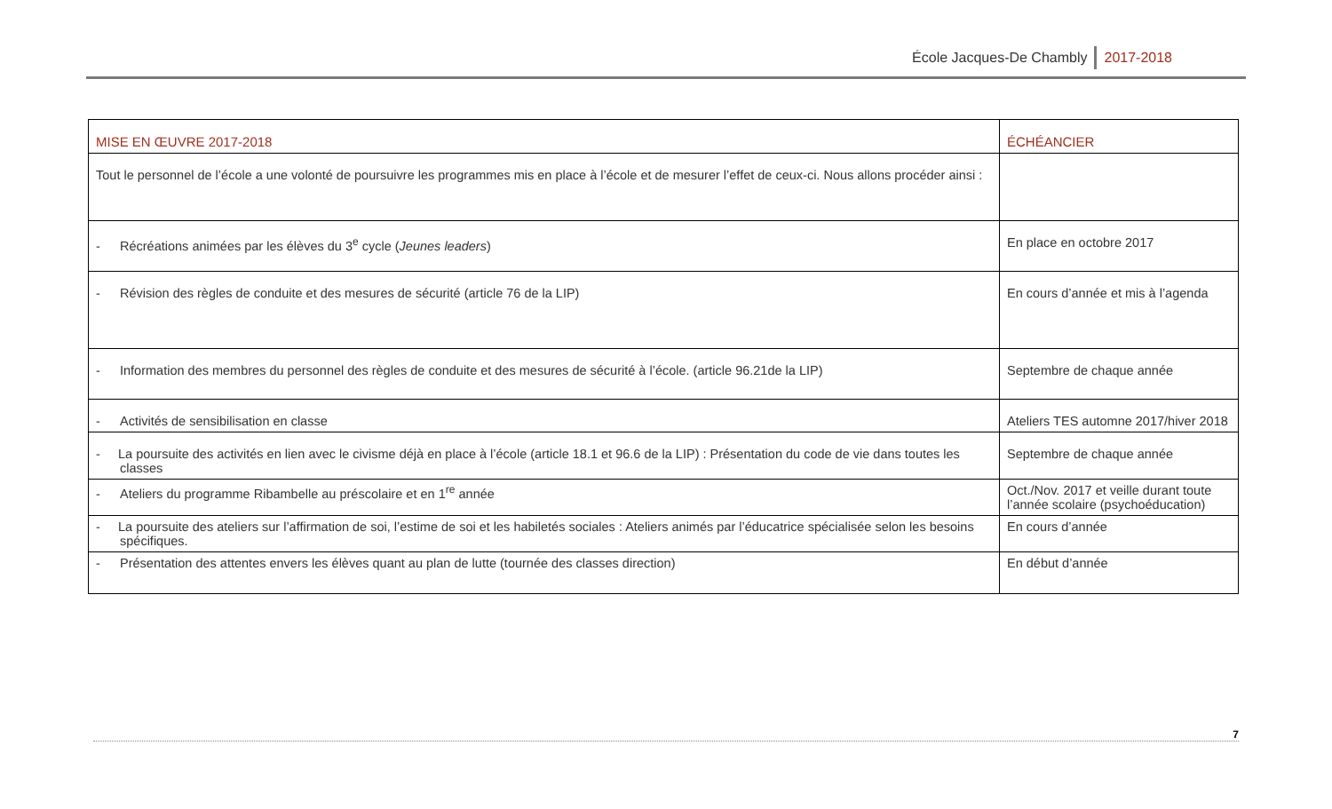École Jacques-De Chambly 2017-2018
| MISE EN ŒUVRE 2017-2018 | ÉCHÉANCIER |
| --- | --- |
| Tout le personnel de l’école a une volonté de poursuivre les programmes mis en place à l’école et de mesurer l’effet de ceux-ci. Nous allons procéder ainsi : | |
| - Récréations animées par les élèves du 3<sup>e</sup> cycle ( Jeunes leaders ) | En place en octobre 2017 |
| - Révision des règles de conduite et des mesures de sécurité (article 76 de la LIP) | En cours d’année et mis à l’agenda |
| - Information des membres du personnel des règles de conduite et des mesures de sécurité à l’école. (article 96.21de la LIP) | Septembre de chaque année |
| - Activités de sensibilisation en classe | Ateliers TES automne 2017/hiver 2018 |
| - La poursuite des activités en lien avec le civisme déjà en place à l’école (article 18.1 et 96.6 de la LIP) : Présentation du code de vie dans toutes les classes | Septembre de chaque année |
| - Ateliers du programme Ribambelle au préscolaire et en 1<sup>re</sup> année | Oct./Nov. 2017 et veille durant toute l’année scolaire (psychoéducation) |
| - La poursuite des ateliers sur l’affirmation de soi, l’estime de soi et les habiletés sociales : Ateliers animés par l’éducatrice spécialisée selon les besoins spécifiques. | En cours d’année |
| - Présentation des attentes envers les élèves quant au plan de lutte (tournée des classes direction) | En début d’année |
7